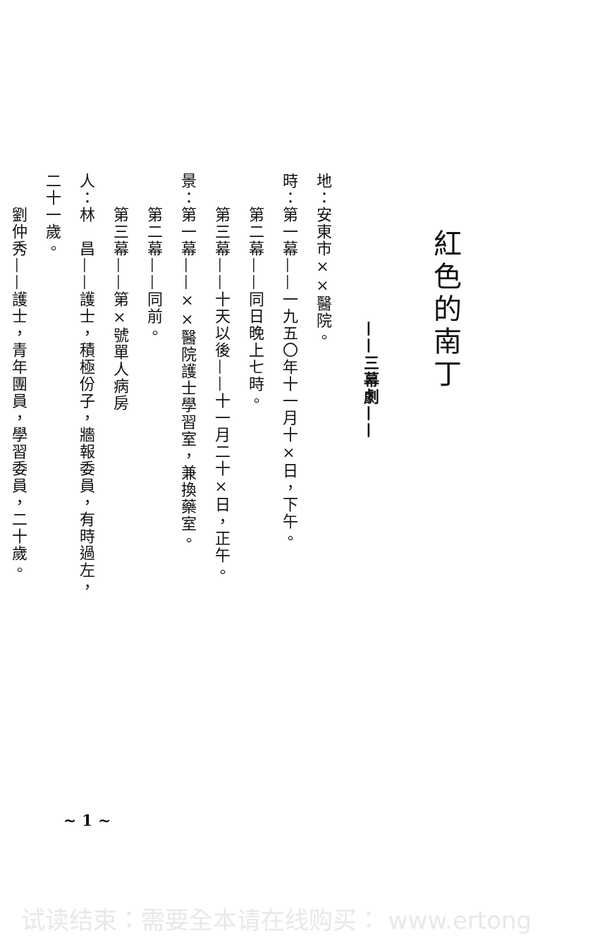紅色的南丁
——三幕劇——
地：安東市××醫院。
時：第一幕——一九五〇年十一月十×日，下午。
　　第二幕——同日晚上七時。
　　第三幕——十天以後——十一月二十×日，正午。
景：第一幕——××醫院護士學習室，兼換藥室。
　　第二幕——同前。
　　第三幕——第×號單人病房
人：林　昌——護士，積極份子，牆報委員，有時過左，二十一歲。
　　劉仲秀——護士，青年團員，學習委員，二十歲。
~ 1 ~
试读结束：需要全本请在线购买： www.ertong